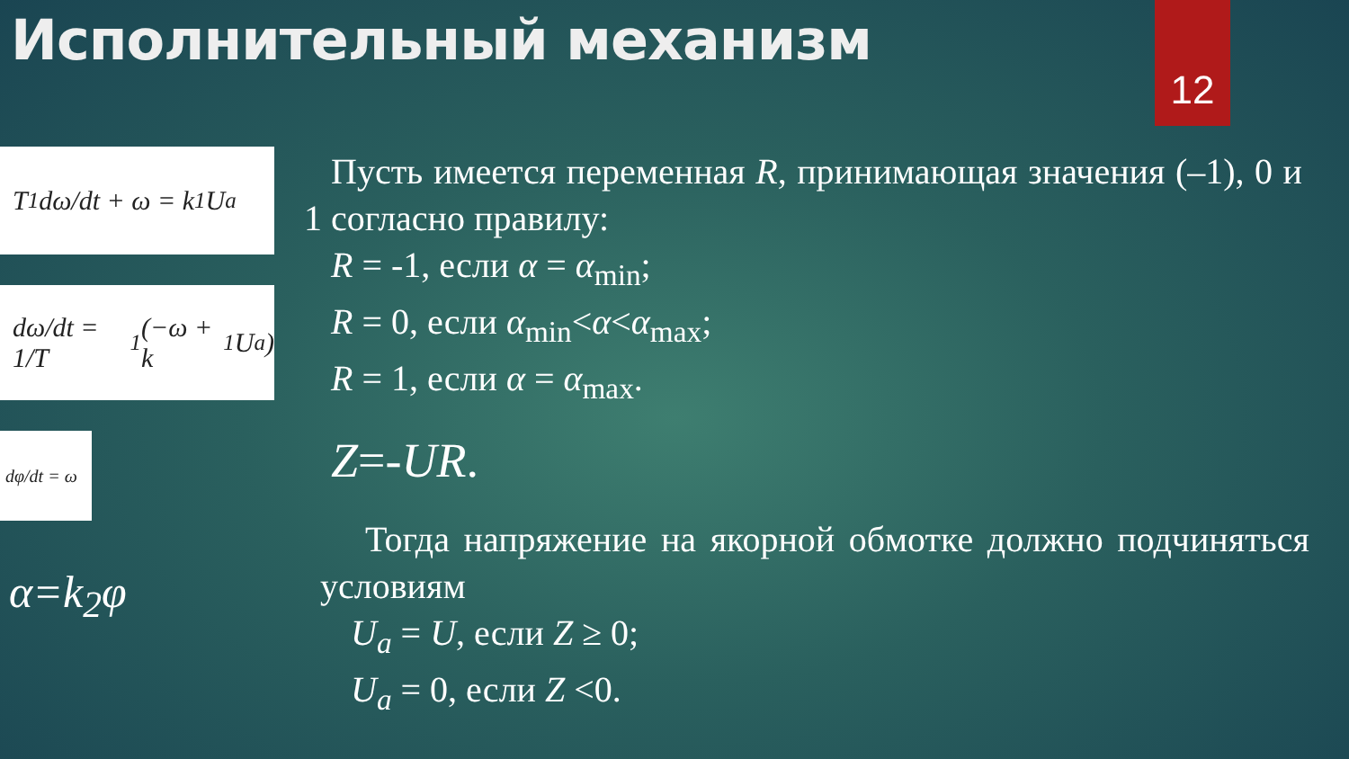Исполнительный механизм 12
T<sub>1</sub> dω/dt + ω = k<sub>1</sub>U<sub>a</sub>
dω/dt = 1/T<sub>1</sub>(−ω + k<sub>1</sub>U<sub>a</sub>)
dφ/dt = ω
α=k<sub>2</sub>φ
Пусть имеется переменная R, принимающая значения (–1), 0 и 1 согласно правилу:
R = -1, если α = α<sub>min</sub>;
R = 0, если α<sub>min</sub><α<α<sub>max</sub>;
R = 1, если α = α<sub>max</sub>.
Z=-UR.
Тогда напряжение на якорной обмотке должно подчиняться условиям
U<sub>a</sub> = U, если Z ≥ 0;
U<sub>a</sub> = 0, если Z <0.